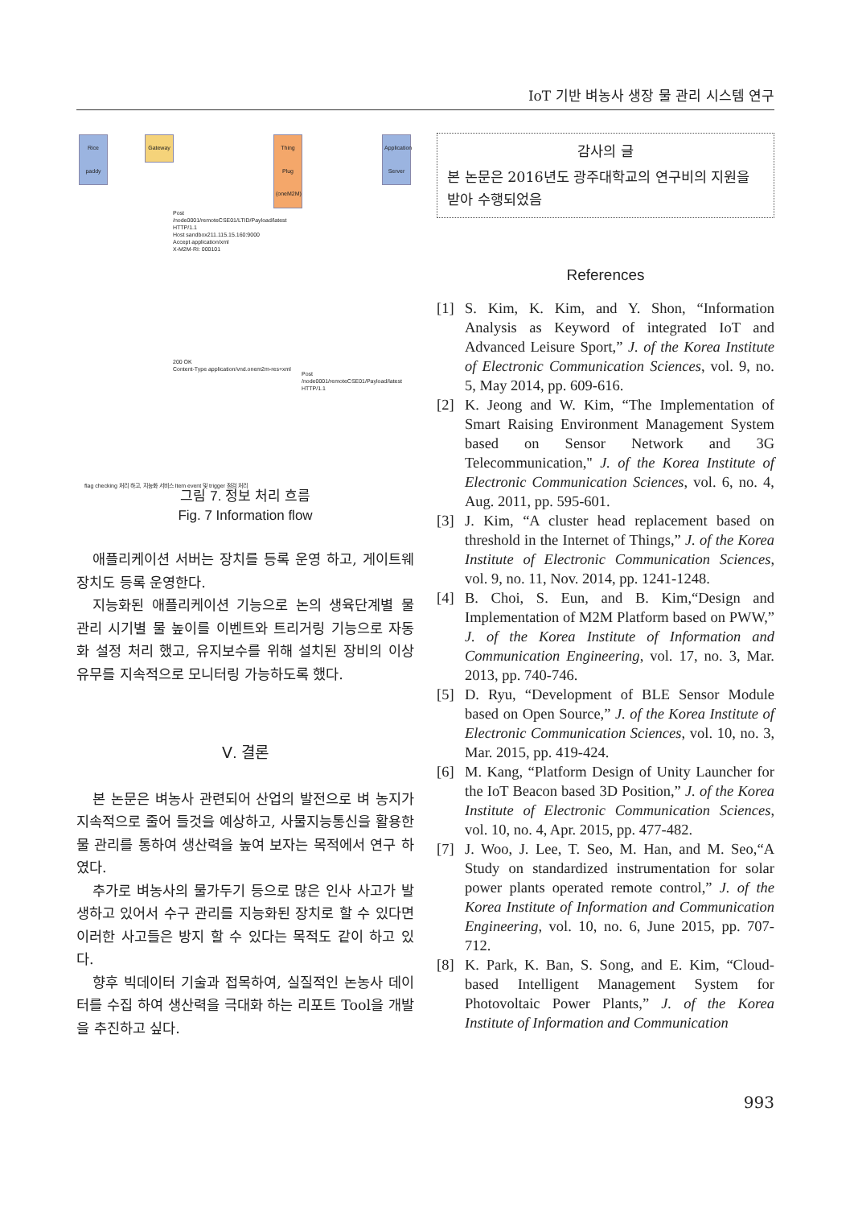IoT 기반 벼농사 생장 물 관리 시스템 연구
Rice paddy
Gateway
Thing Plug (oneM2M)
Application Server
Post /node0001/remoteCSE01/LTID/Payload/latest HTTP/1.1
Host sandbox211.115.15.160:9000
Accept application/xml
X-M2M-RI: 000101
200 OK
Content-Type application/vnd.onem2m-res+xml
Post /node0001/remoteCSE01/Payload/latest HTTP/1.1
flag checking 처리 하고, 지능화 서비스 Item event 및 trigger 점검 처리
그림 7. 정보 처리 흐름
Fig. 7 Information flow
애플리케이션 서버는 장치를 등록 운영 하고, 게이트웨 장치도 등록 운영한다.
지능화된 애플리케이션 기능으로 논의 생육단계별 물 관리 시기별 물 높이를 이벤트와 트리거링 기능으로 자동화 설정 처리 했고, 유지보수를 위해 설치된 장비의 이상 유무를 지속적으로 모니터링 가능하도록 했다.
Ⅴ. 결론
본 논문은 벼농사 관련되어 산업의 발전으로 벼 농지가 지속적으로 줄어 들것을 예상하고, 사물지능통신을 활용한 물 관리를 통하여 생산력을 높여 보자는 목적에서 연구 하였다.
추가로 벼농사의 물가두기 등으로 많은 인사 사고가 발생하고 있어서 수구 관리를 지능화된 장치로 할 수 있다면 이러한 사고들은 방지 할 수 있다는 목적도 같이 하고 있다.
향후 빅데이터 기술과 접목하여, 실질적인 논농사 데이터를 수집 하여 생산력을 극대화 하는 리포트 Tool을 개발을 추진하고 싶다.
감사의 글
본 논문은 2016년도 광주대학교의 연구비의 지원을 받아 수행되었음
References
[1] S. Kim, K. Kim, and Y. Shon, “Information Analysis as Keyword of integrated IoT and Advanced Leisure Sport,” J. of the Korea Institute of Electronic Communication Sciences, vol. 9, no. 5, May 2014, pp. 609-616.
[2] K. Jeong and W. Kim, “The Implementation of Smart Raising Environment Management System based on Sensor Network and 3G Telecommunication," J. of the Korea Institute of Electronic Communication Sciences, vol. 6, no. 4, Aug. 2011, pp. 595-601.
[3] J. Kim, “A cluster head replacement based on threshold in the Internet of Things,” J. of the Korea Institute of Electronic Communication Sciences, vol. 9, no. 11, Nov. 2014, pp. 1241-1248.
[4] B. Choi, S. Eun, and B. Kim,“Design and Implementation of M2M Platform based on PWW,” J. of the Korea Institute of Information and Communication Engineering, vol. 17, no. 3, Mar. 2013, pp. 740-746.
[5] D. Ryu, “Development of BLE Sensor Module based on Open Source,” J. of the Korea Institute of Electronic Communication Sciences, vol. 10, no. 3, Mar. 2015, pp. 419-424.
[6] M. Kang, “Platform Design of Unity Launcher for the IoT Beacon based 3D Position,” J. of the Korea Institute of Electronic Communication Sciences, vol. 10, no. 4, Apr. 2015, pp. 477-482.
[7] J. Woo, J. Lee, T. Seo, M. Han, and M. Seo,“A Study on standardized instrumentation for solar power plants operated remote control,” J. of the Korea Institute of Information and Communication Engineering, vol. 10, no. 6, June 2015, pp. 707-712.
[8] K. Park, K. Ban, S. Song, and E. Kim, “Cloud-based Intelligent Management System for Photovoltaic Power Plants,” J. of the Korea Institute of Information and Communication
993